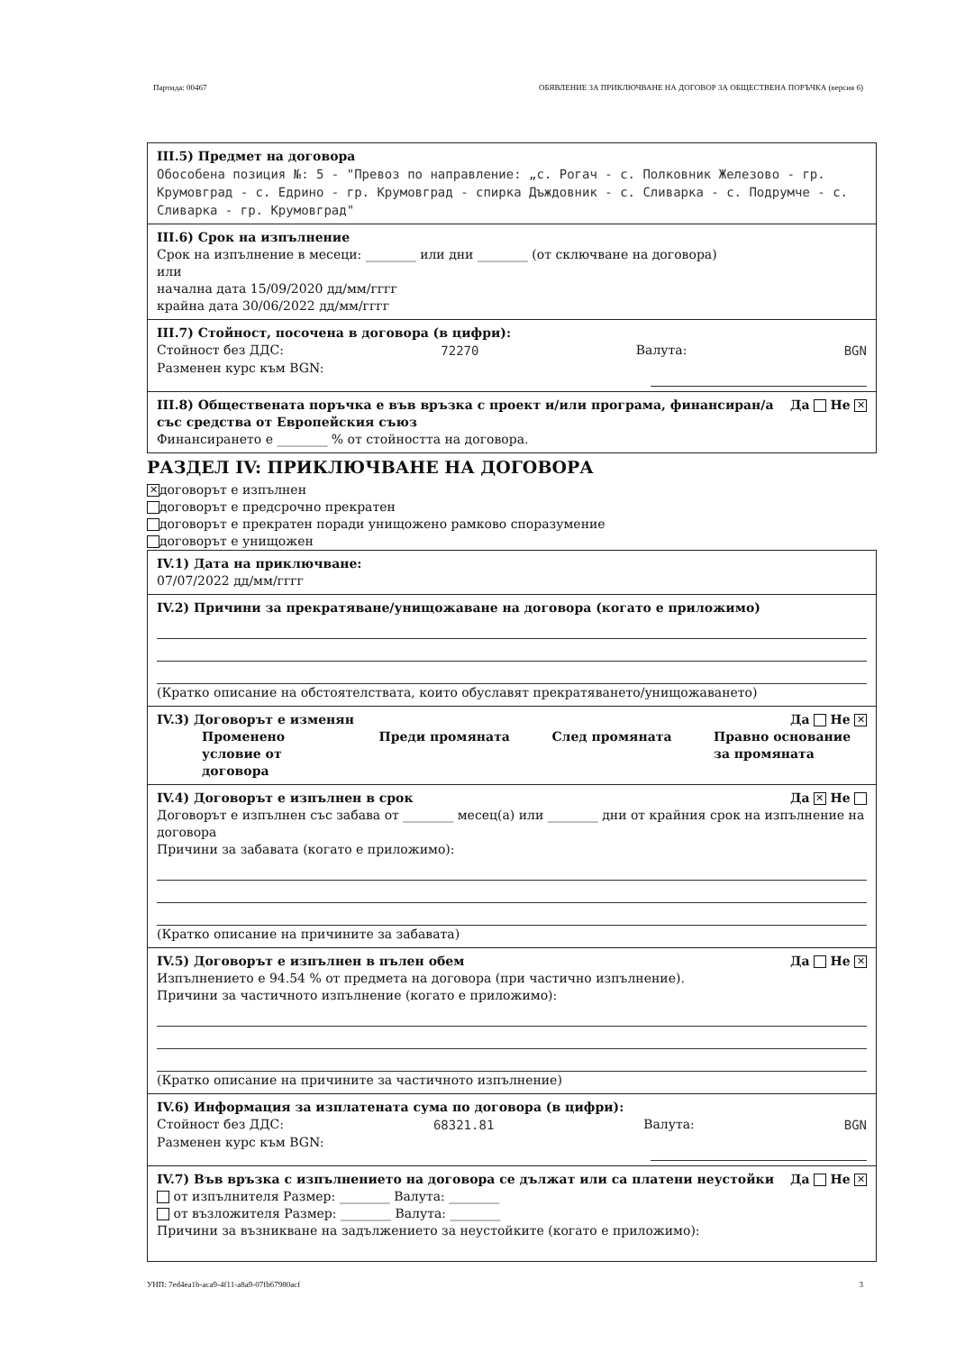Партида: 00467 ОБЯВЛЕНИЕ ЗА ПРИКЛЮЧВАНЕ НА ДОГОВОР ЗА ОБЩЕСТВЕНА ПОРЪЧКА (версия 6)
III.5) Предмет на договора
Обособена позиция №: 5 - "Превоз по направление: „с. Рогач - с. Полковник Железово - гр. Крумовград - с. Едрино - гр. Крумовград - спирка Дъждовник - с. Сливарка - с. Подрумче - с. Сливарка - гр. Крумовград"
III.6) Срок на изпълнение
Срок на изпълнение в месеци: ________ или дни ________ (от сключване на договора)
или
начална дата 15/09/2020 дд/мм/гггг
крайна дата 30/06/2022 дд/мм/гггг
III.7) Стойност, посочена в договора (в цифри):
Стойност без ДДС: 72270 Валута: BGN
Разменен курс към BGN:
III.8) Обществената поръчка е във връзка с проект и/или програма, финансиран/а със средства от Европейския съюз Да Не ✕
Финансирането е ________ % от стойността на договора.
РАЗДЕЛ IV: ПРИКЛЮЧВАНЕ НА ДОГОВОРА
✕ договорът е изпълнен
договорът е предсрочно прекратен
договорът е прекратен поради унищожено рамково споразумение
договорът е унищожен
IV.1) Дата на приключване:
07/07/2022 дд/мм/гггг
IV.2) Причини за прекратяване/унищожаване на договора (когато е приложимо)
(Кратко описание на обстоятелствата, които обуславят прекратяването/унищожаването)
IV.3) Договорът е изменян Да Не ✕
Променено условие от договора Преди промяната След промяната Правно основание за промяната
IV.4) Договорът е изпълнен в срок Да ✕ Не
Договорът е изпълнен със забава от ________ месец(а) или ________ дни от крайния срок на изпълнение на договора
Причини за забавата (когато е приложимо):
(Кратко описание на причините за забавата)
IV.5) Договорът е изпълнен в пълен обем Да Не ✕
Изпълнението е 94.54 % от предмета на договора (при частично изпълнение).
Причини за частичното изпълнение (когато е приложимо):
(Кратко описание на причините за частичното изпълнение)
IV.6) Информация за изплатената сума по договора (в цифри):
Стойност без ДДС: 68321.81 Валута: BGN
Разменен курс към BGN:
IV.7) Във връзка с изпълнението на договора се дължат или са платени неустойки Да Не ✕
от изпълнителя Размер: ________ Валута: ________
от възложителя Размер: ________ Валута: ________
Причини за възникване на задължението за неустойките (когато е приложимо):
УНП: 7ed4ea1b-aca9-4f11-a8a9-07fb67980acf 3